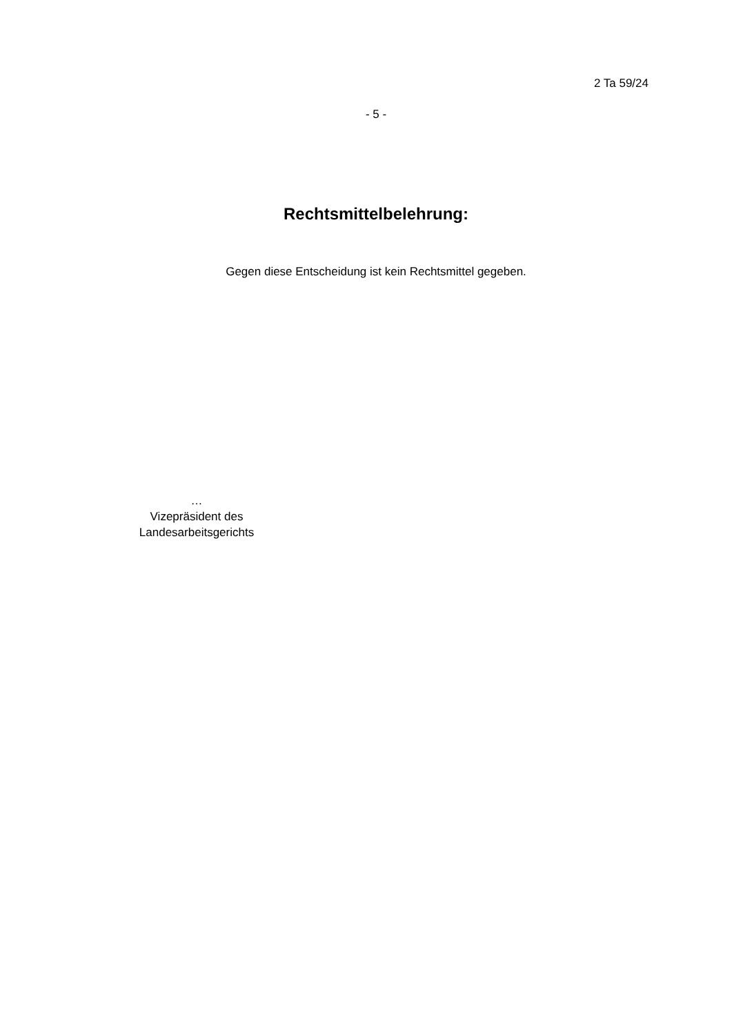2 Ta 59/24
- 5 -
Rechtsmittelbelehrung:
Gegen diese Entscheidung ist kein Rechtsmittel gegeben.
…
Vizepräsident des
Landesarbeitsgerichts